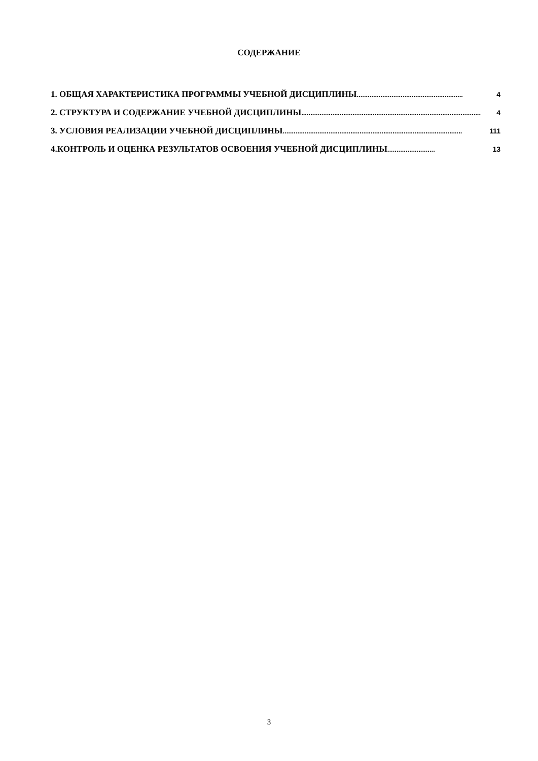СОДЕРЖАНИЕ
1. ОБЩАЯ ХАРАКТЕРИСТИКА ПРОГРАММЫ УЧЕБНОЙ ДИСЦИПЛИНЫ.......................................................... 4
2. СТРУКТУРА И СОДЕРЖАНИЕ УЧЕБНОЙ ДИСЦИПЛИНЫ.................................................................................................. 4
3. УСЛОВИЯ РЕАЛИЗАЦИИ УЧЕБНОЙ ДИСЦИПЛИНЫ .................................................................................................. 111
4.КОНТРОЛЬ И ОЦЕНКА РЕЗУЛЬТАТОВ ОСВОЕНИЯ УЧЕБНОЙ ДИСЦИПЛИНЫ.......................... 13
3